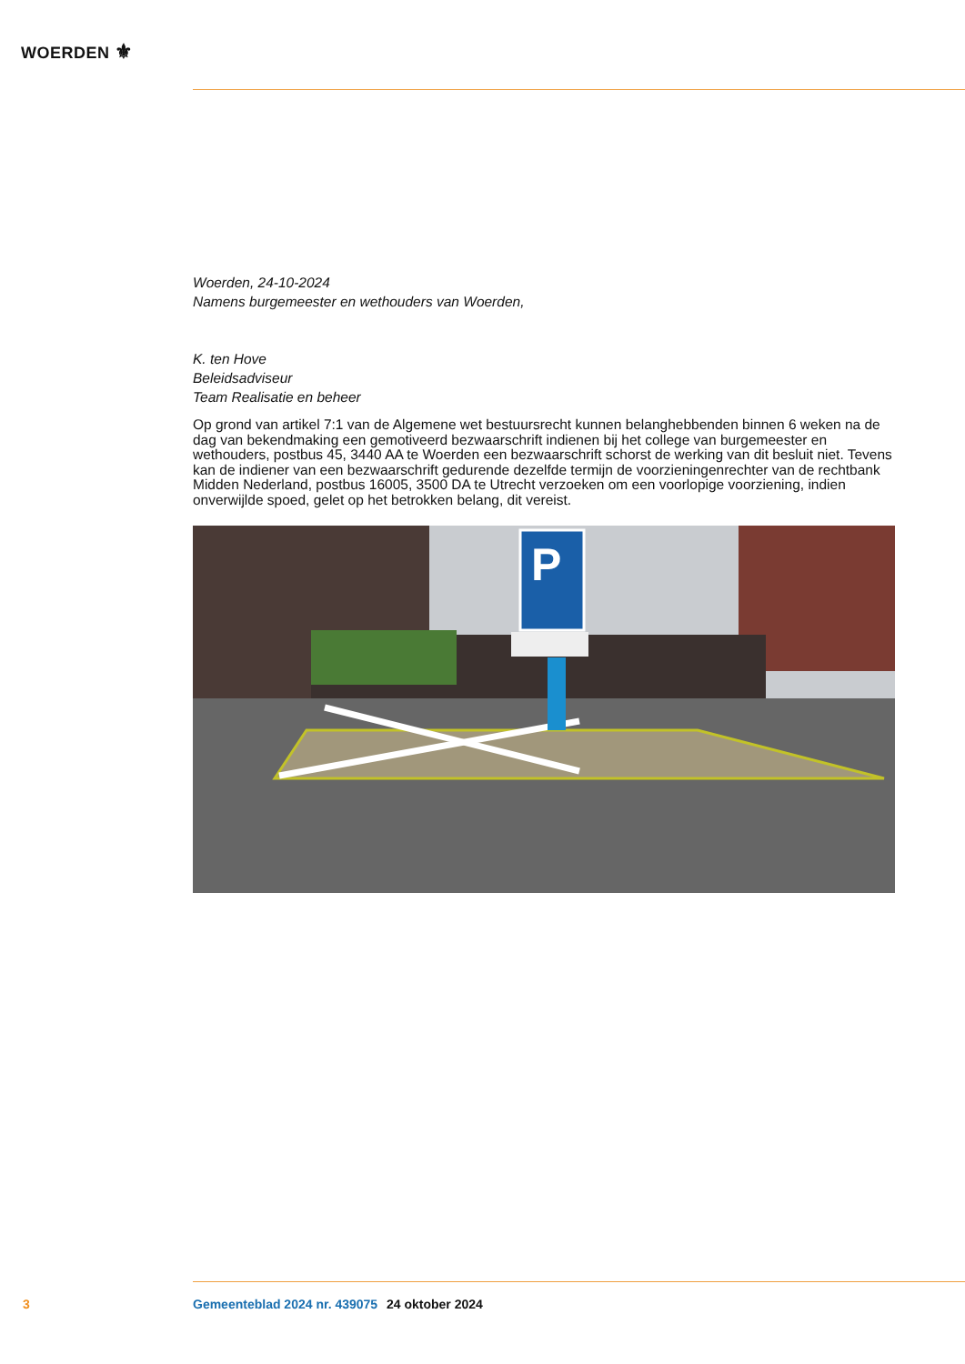WOERDEN ⚜
Woerden, 24-10-2024
Namens burgemeester en wethouders van Woerden,
K. ten Hove
Beleidsadviseur
Team Realisatie en beheer
Op grond van artikel 7:1 van de Algemene wet bestuursrecht kunnen belanghebbenden binnen 6 weken na de dag van bekendmaking een gemotiveerd bezwaarschrift indienen bij het college van burgemeester en wethouders, postbus 45, 3440 AA te Woerden een bezwaarschrift schorst de werking van dit besluit niet. Tevens kan de indiener van een bezwaarschrift gedurende dezelfde termijn de voorzieningenrechter van de rechtbank Midden Nederland, postbus 16005, 3500 DA te Utrecht verzoeken om een voorlopige voorziening, indien onverwijlde spoed, gelet op het betrokken belang, dit vereist.
P
3 Gemeenteblad 2024 nr. 439075 24 oktober 2024